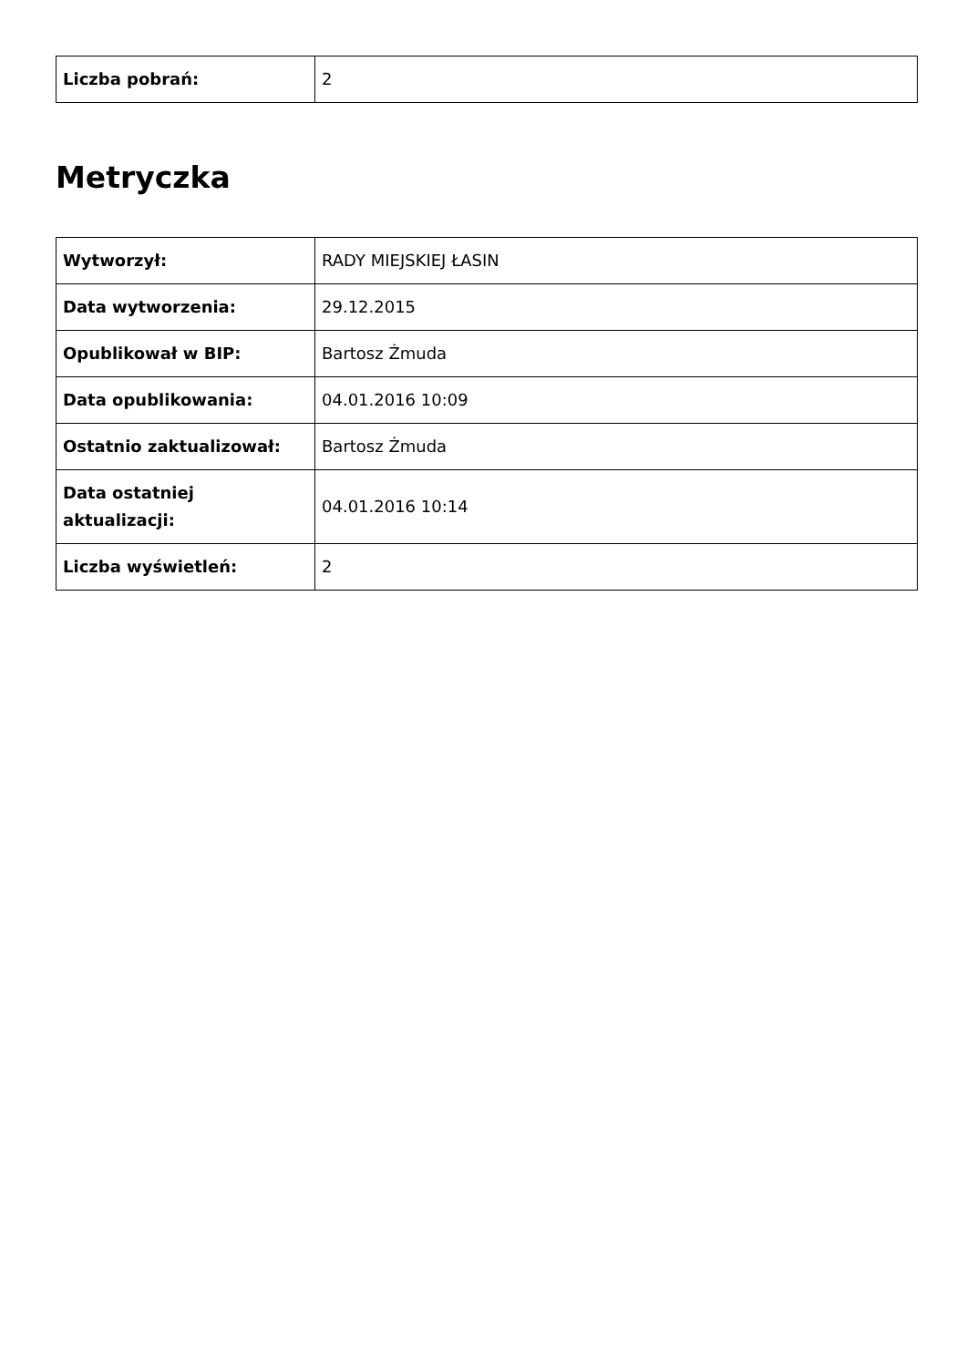| Liczba pobrań: | 2 |
Metryczka
| Wytworzył: | RADY MIEJSKIEJ ŁASIN |
| Data wytworzenia: | 29.12.2015 |
| Opublikował w BIP: | Bartosz Żmuda |
| Data opublikowania: | 04.01.2016 10:09 |
| Ostatnio zaktualizował: | Bartosz Żmuda |
| Data ostatniej aktualizacji: | 04.01.2016 10:14 |
| Liczba wyświetleń: | 2 |